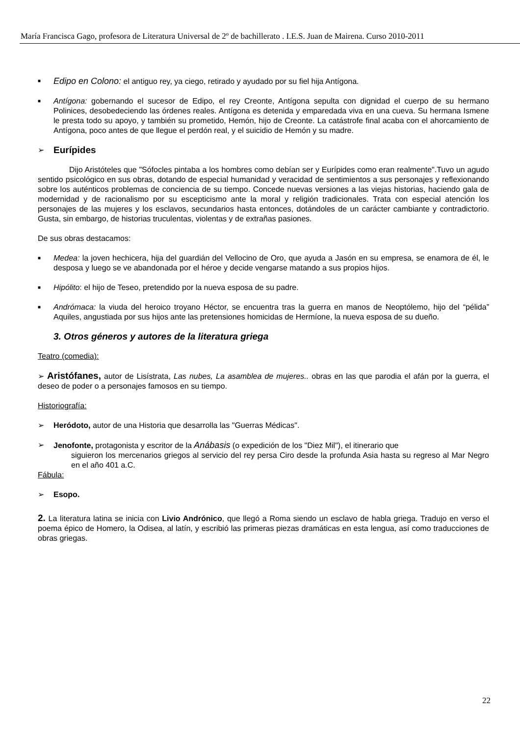María Francisca Gago, profesora de Literatura Universal de 2º de bachillerato . I.E.S. Juan de Mairena. Curso 2010-2011
■
Edipo en Colono: el antiguo rey, ya ciego, retirado y ayudado por su fiel hija Antígona.
■
Antígona: gobernando el sucesor de Edipo, el rey Creonte, Antígona sepulta con dignidad el cuerpo de su hermano Polinices, desobedeciendo las órdenes reales. Antígona es detenida y emparedada viva en una cueva. Su hermana Ismene le presta todo su apoyo, y también su prometido, Hemón, hijo de Creonte. La catástrofe final acaba con el ahorcamiento de Antígona, poco antes de que llegue el perdón real, y el suicidio de Hemón y su madre.
➢
Eurípides
Dijo Aristóteles que "Sófocles pintaba a los hombres como debían ser y Eurípides como eran realmente".Tuvo un agudo sentido psicológico en sus obras, dotando de especial humanidad y veracidad de sentimientos a sus personajes y reflexionando sobre los auténticos problemas de conciencia de su tiempo. Concede nuevas versiones a las viejas historias, haciendo gala de modernidad y de racionalismo por su escepticismo ante la moral y religión tradicionales. Trata con especial atención los personajes de las mujeres y los esclavos, secundarios hasta entonces, dotándoles de un carácter cambiante y contradictorio. Gusta, sin embargo, de historias truculentas, violentas y de extrañas pasiones.
De sus obras destacamos:
■
Medea: la joven hechicera, hija del guardián del Vellocino de Oro, que ayuda a Jasón en su empresa, se enamora de él, le desposa y luego se ve abandonada por el héroe y decide vengarse matando a sus propios hijos.
■
Hipólito: el hijo de Teseo, pretendido por la nueva esposa de su padre.
■
Andrómaca: la viuda del heroico troyano Héctor, se encuentra tras la guerra en manos de Neoptólemo, hijo del “pélida” Aquiles, angustiada por sus hijos ante las pretensiones homicidas de Hermíone, la nueva esposa de su dueño.
3. Otros géneros y autores de la literatura griega
Teatro (comedia):
➢ Aristófanes, autor de Lisístrata, Las nubes, La asamblea de mujeres.. obras en las que parodia el afán por la guerra, el deseo de poder o a personajes famosos en su tiempo.
Historiografía:
➢ Heródoto, autor de una Historia que desarrolla las "Guerras Médicas".
➢ Jenofonte, protagonista y escritor de la Anábasis (o expedición de los "Diez Mil"), el itinerario que
siguieron los mercenarios griegos al servicio del rey persa Ciro desde la profunda Asia hasta su regreso al Mar Negro en el año 401 a.C.
Fábula:
➢ Esopo.
2. La literatura latina se inicia con Livio Andrónico, que llegó a Roma siendo un esclavo de habla griega. Tradujo en verso el poema épico de Homero, la Odisea, al latín, y escribió las primeras piezas dramáticas en esta lengua, así como traducciones de obras griegas.
22